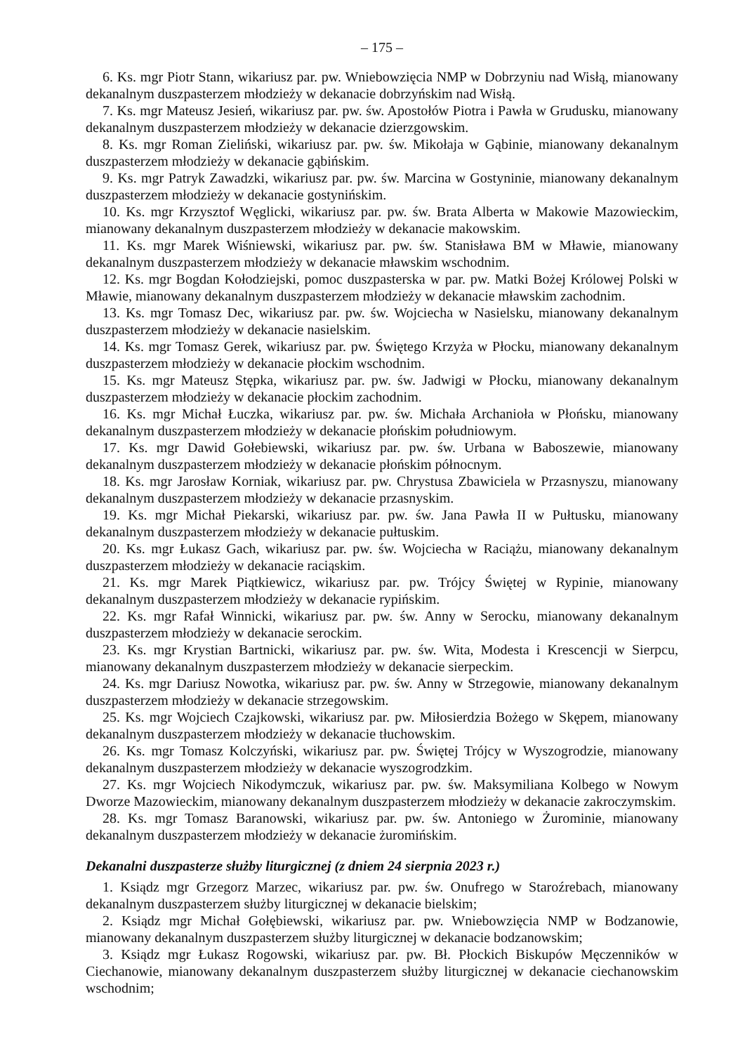– 175 –
6. Ks. mgr Piotr Stann, wikariusz par. pw. Wniebowzięcia NMP w Dobrzyniu nad Wisłą, mianowany dekanalnym duszpasterzem młodzieży w dekanacie dobrzyńskim nad Wisłą.
7. Ks. mgr Mateusz Jesień, wikariusz par. pw. św. Apostołów Piotra i Pawła w Grudusku, mianowany dekanalnym duszpasterzem młodzieży w dekanacie dzierzgowskim.
8. Ks. mgr Roman Zieliński, wikariusz par. pw. św. Mikołaja w Gąbinie, mianowany dekanalnym duszpasterzem młodzieży w dekanacie gąbińskim.
9. Ks. mgr Patryk Zawadzki, wikariusz par. pw. św. Marcina w Gostyninie, mianowany dekanalnym duszpasterzem młodzieży w dekanacie gostynińskim.
10. Ks. mgr Krzysztof Węglicki, wikariusz par. pw. św. Brata Alberta w Makowie Mazowieckim, mianowany dekanalnym duszpasterzem młodzieży w dekanacie makowskim.
11. Ks. mgr Marek Wiśniewski, wikariusz par. pw. św. Stanisława BM w Mławie, mianowany dekanalnym duszpasterzem młodzieży w dekanacie mławskim wschodnim.
12. Ks. mgr Bogdan Kołodziejski, pomoc duszpasterska w par. pw. Matki Bożej Królowej Polski w Mławie, mianowany dekanalnym duszpasterzem młodzieży w dekanacie mławskim zachodnim.
13. Ks. mgr Tomasz Dec, wikariusz par. pw. św. Wojciecha w Nasielsku, mianowany dekanalnym duszpasterzem młodzieży w dekanacie nasielskim.
14. Ks. mgr Tomasz Gerek, wikariusz par. pw. Świętego Krzyża w Płocku, mianowany dekanalnym duszpasterzem młodzieży w dekanacie płockim wschodnim.
15. Ks. mgr Mateusz Stępka, wikariusz par. pw. św. Jadwigi w Płocku, mianowany dekanalnym duszpasterzem młodzieży w dekanacie płockim zachodnim.
16. Ks. mgr Michał Łuczka, wikariusz par. pw. św. Michała Archanioła w Płońsku, mianowany dekanalnym duszpasterzem młodzieży w dekanacie płońskim południowym.
17. Ks. mgr Dawid Gołebiewski, wikariusz par. pw. św. Urbana w Baboszewie, mianowany dekanalnym duszpasterzem młodzieży w dekanacie płońskim północnym.
18. Ks. mgr Jarosław Korniak, wikariusz par. pw. Chrystusa Zbawiciela w Przasnyszu, mianowany dekanalnym duszpasterzem młodzieży w dekanacie przasnyskim.
19. Ks. mgr Michał Piekarski, wikariusz par. pw. św. Jana Pawła II w Pułtusku, mianowany dekanalnym duszpasterzem młodzieży w dekanacie pułtuskim.
20. Ks. mgr Łukasz Gach, wikariusz par. pw. św. Wojciecha w Raciążu, mianowany dekanalnym duszpasterzem młodzieży w dekanacie raciąskim.
21. Ks. mgr Marek Piątkiewicz, wikariusz par. pw. Trójcy Świętej w Rypinie, mianowany dekanalnym duszpasterzem młodzieży w dekanacie rypińskim.
22. Ks. mgr Rafał Winnicki, wikariusz par. pw. św. Anny w Serocku, mianowany dekanalnym duszpasterzem młodzieży w dekanacie serockim.
23. Ks. mgr Krystian Bartnicki, wikariusz par. pw. św. Wita, Modesta i Krescencji w Sierpcu, mianowany dekanalnym duszpasterzem młodzieży w dekanacie sierpeckim.
24. Ks. mgr Dariusz Nowotka, wikariusz par. pw. św. Anny w Strzegowie, mianowany dekanalnym duszpasterzem młodzieży w dekanacie strzegowskim.
25. Ks. mgr Wojciech Czajkowski, wikariusz par. pw. Miłosierdzia Bożego w Skępem, mianowany dekanalnym duszpasterzem młodzieży w dekanacie tłuchowskim.
26. Ks. mgr Tomasz Kolczyński, wikariusz par. pw. Świętej Trójcy w Wyszogrodzie, mianowany dekanalnym duszpasterzem młodzieży w dekanacie wyszogrodzkim.
27. Ks. mgr Wojciech Nikodymczuk, wikariusz par. pw. św. Maksymiliana Kolbego w Nowym Dworze Mazowieckim, mianowany dekanalnym duszpasterzem młodzieży w dekanacie zakroczymskim.
28. Ks. mgr Tomasz Baranowski, wikariusz par. pw. św. Antoniego w Żurominie, mianowany dekanalnym duszpasterzem młodzieży w dekanacie żuromińskim.
Dekanalni duszpasterze służby liturgicznej (z dniem 24 sierpnia 2023 r.)
1. Ksiądz mgr Grzegorz Marzec, wikariusz par. pw. św. Onufrego w Staroźrebach, mianowany dekanalnym duszpasterzem służby liturgicznej w dekanacie bielskim;
2. Ksiądz mgr Michał Gołębiewski, wikariusz par. pw. Wniebowzięcia NMP w Bodzanowie, mianowany dekanalnym duszpasterzem służby liturgicznej w dekanacie bodzanowskim;
3. Ksiądz mgr Łukasz Rogowski, wikariusz par. pw. Bł. Płockich Biskupów Męczenników w Ciechanowie, mianowany dekanalnym duszpasterzem służby liturgicznej w dekanacie ciechanowskim wschodnim;